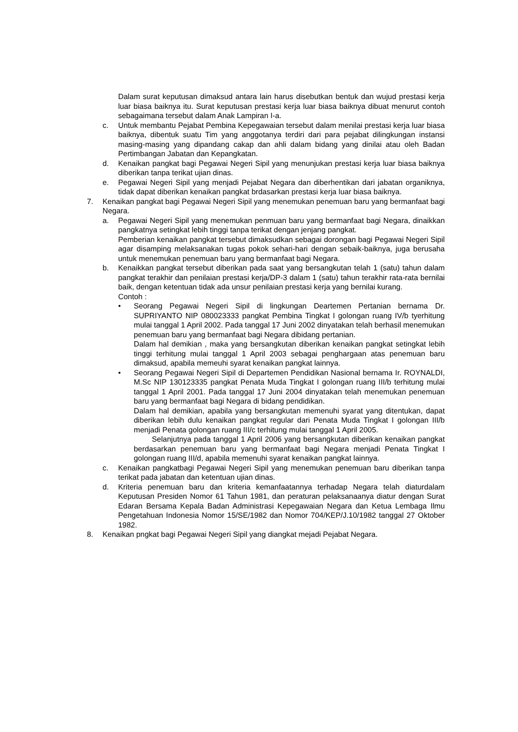Dalam surat keputusan dimaksud antara lain harus disebutkan bentuk dan wujud prestasi kerja luar biasa baiknya itu. Surat keputusan prestasi kerja luar biasa baiknya dibuat menurut contoh sebagaimana tersebut dalam Anak Lampiran I-a.
c. Untuk membantu Pejabat Pembina Kepegawaian tersebut dalam menilai prestasi kerja luar biasa baiknya, dibentuk suatu Tim yang anggotanya terdiri dari para pejabat dilingkungan instansi masing-masing yang dipandang cakap dan ahli dalam bidang yang dinilai atau oleh Badan Pertimbangan Jabatan dan Kepangkatan.
d. Kenaikan pangkat bagi Pegawai Negeri Sipil yang menunjukan prestasi kerja luar biasa baiknya diberikan tanpa terikat ujian dinas.
e. Pegawai Negeri Sipil yang menjadi Pejabat Negara dan diberhentikan dari jabatan organiknya, tidak dapat diberikan kenaikan pangkat brdasarkan prestasi kerja luar biasa baiknya.
7. Kenaikan pangkat bagi Pegawai Negeri Sipil yang menemukan penemuan baru yang bermanfaat bagi Negara.
a. Pegawai Negeri Sipil yang menemukan penmuan baru yang bermanfaat bagi Negara, dinaikkan pangkatnya setingkat lebih tinggi tanpa terikat dengan jenjang pangkat.
Pemberian kenaikan pangkat tersebut dimaksudkan sebagai dorongan bagi Pegawai Negeri Sipil agar disamping melaksanakan tugas pokok sehari-hari dengan sebaik-baiknya, juga berusaha untuk menemukan penemuan baru yang bermanfaat bagi Negara.
b. Kenaikkan pangkat tersebut diberikan pada saat yang bersangkutan telah 1 (satu) tahun dalam pangkat terakhir dan penilaian prestasi kerja/DP-3 dalam 1 (satu) tahun terakhir rata-rata bernilai baik, dengan ketentuan tidak ada unsur penilaian prestasi kerja yang bernilai kurang.
Contoh :
• Seorang Pegawai Negeri Sipil di lingkungan Deartemen Pertanian bernama Dr. SUPRIYANTO NIP 080023333 pangkat Pembina Tingkat I golongan ruang IV/b tyerhitung mulai tanggal 1 April 2002. Pada tanggal 17 Juni 2002 dinyatakan telah berhasil menemukan penemuan baru yang bermanfaat bagi Negara dibidang pertanian.
Dalam hal demikian , maka yang bersangkutan diberikan kenaikan pangkat setingkat lebih tinggi terhitung mulai tanggal 1 April 2003 sebagai penghargaan atas penemuan baru dimaksud, apabila memeuhi syarat kenaikan pangkat lainnya.
• Seorang Pegawai Negeri Sipil di Departemen Pendidikan Nasional bernama Ir. ROYNALDI, M.Sc NIP 130123335 pangkat Penata Muda Tingkat I golongan ruang III/b terhitung mulai tanggal 1 April 2001. Pada tanggal 17 Juni 2004 dinyatakan telah menemukan penemuan baru yang bermanfaat bagi Negara di bidang pendidikan.
Dalam hal demikian, apabila yang bersangkutan memenuhi syarat yang ditentukan, dapat diberikan lebih dulu kenaikan pangkat regular dari Penata Muda Tingkat I golongan III/b menjadi Penata golongan ruang III/c terhitung mulai tanggal 1 April 2005.
Selanjutnya pada tanggal 1 April 2006 yang bersangkutan diberikan kenaikan pangkat berdasarkan penemuan baru yang bermanfaat bagi Negara menjadi Penata Tingkat I golongan ruang III/d, apabila memenuhi syarat kenaikan pangkat lainnya.
c. Kenaikan pangkatbagi Pegawai Negeri Sipil yang menemukan penemuan baru diberikan tanpa terikat pada jabatan dan ketentuan ujian dinas.
d. Kriteria penemuan baru dan kriteria kemanfaatannya terhadap Negara telah diaturdalam Keputusan Presiden Nomor 61 Tahun 1981, dan peraturan pelaksanaanya diatur dengan Surat Edaran Bersama Kepala Badan Administrasi Kepegawaian Negara dan Ketua Lembaga Ilmu Pengetahuan Indonesia Nomor 15/SE/1982 dan Nomor 704/KEP/J.10/1982 tanggal 27 Oktober 1982.
8. Kenaikan pngkat bagi Pegawai Negeri Sipil yang diangkat mejadi Pejabat Negara.